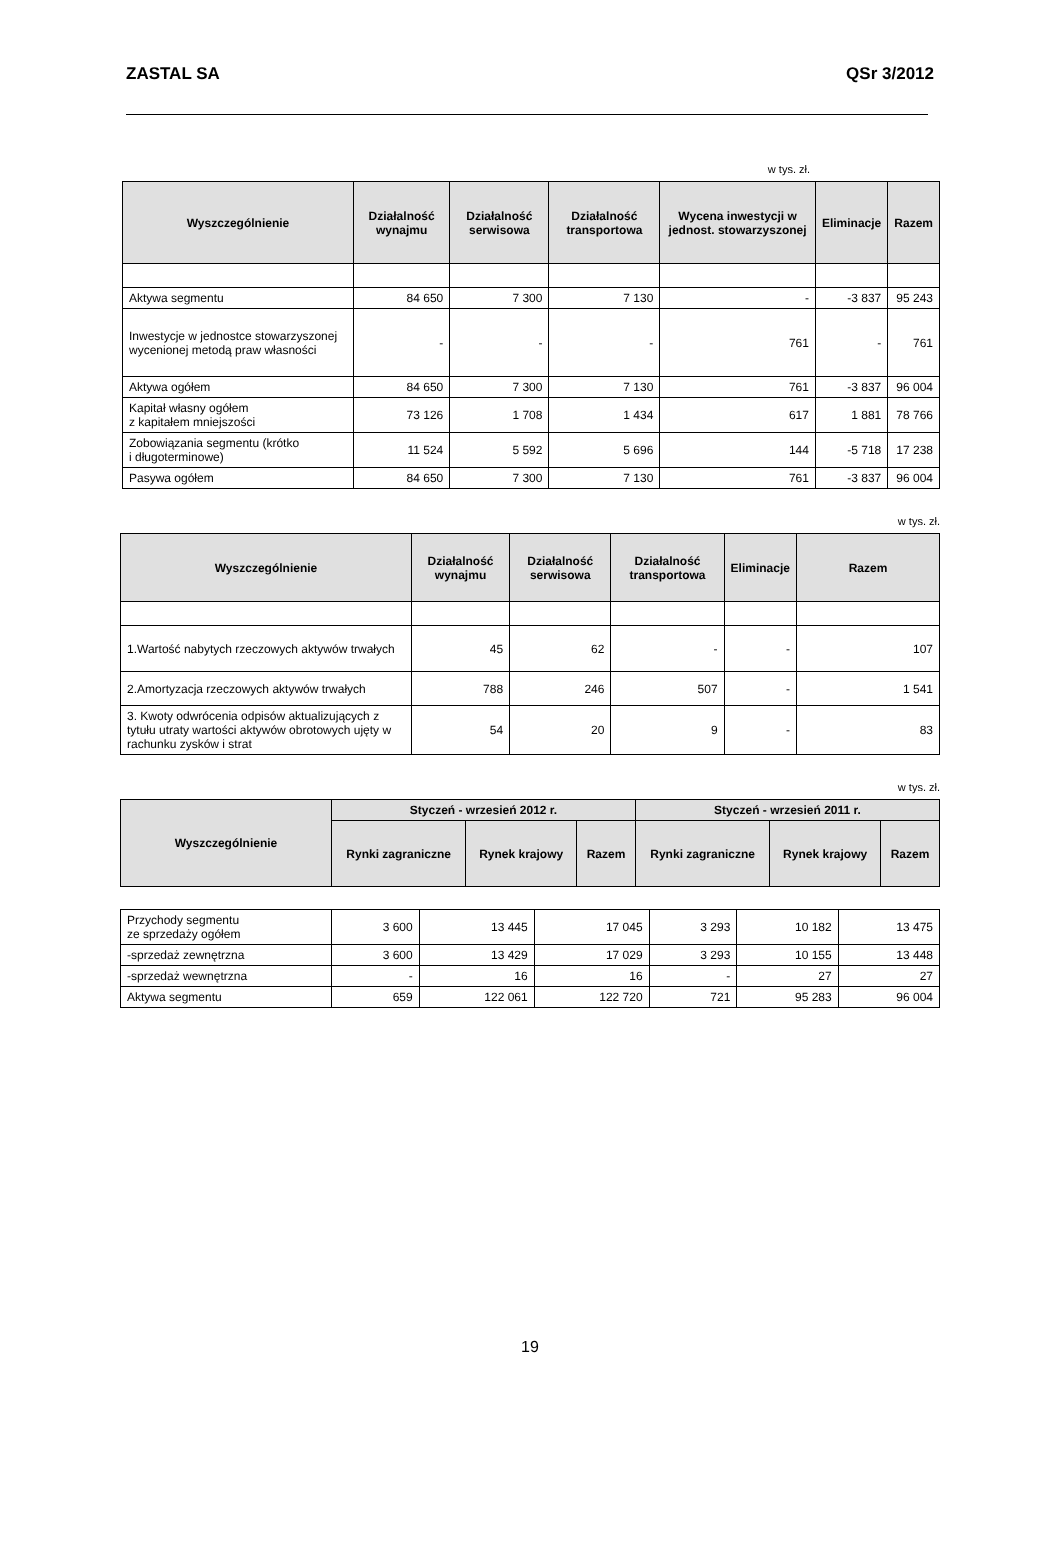ZASTAL SA QSr 3/2012
w tys. zł.
| Wyszczególnienie | Działalność wynajmu | Działalność serwisowa | Działalność transportowa | Wycena inwestycji w jednost. stowarzyszonej | Eliminacje | Razem |
| --- | --- | --- | --- | --- | --- | --- |
| Aktywa segmentu | 84 650 | 7 300 | 7 130 | - | -3 837 | 95 243 |
| Inwestycje w jednostce stowarzyszonej wycenionej metodą praw własności | - | - | - | 761 | - | 761 |
| Aktywa ogółem | 84 650 | 7 300 | 7 130 | 761 | -3 837 | 96 004 |
| Kapitał własny ogółem z kapitałem mniejszości | 73 126 | 1 708 | 1 434 | 617 | 1 881 | 78 766 |
| Zobowiązania segmentu (krótko i długoterminowe) | 11 524 | 5 592 | 5 696 | 144 | -5 718 | 17 238 |
| Pasywa ogółem | 84 650 | 7 300 | 7 130 | 761 | -3 837 | 96 004 |
w tys. zł.
| Wyszczególnienie | Działalność wynajmu | Działalność serwisowa | Działalność transportowa | Eliminacje | Razem |
| --- | --- | --- | --- | --- | --- |
| 1.Wartość nabytych rzeczowych aktywów trwałych | 45 | 62 | - | - | 107 |
| 2.Amortyzacja rzeczowych aktywów trwałych | 788 | 246 | 507 | - | 1 541 |
| 3. Kwoty odwrócenia odpisów aktualizujących z tytułu utraty wartości aktywów obrotowych ujęty w rachunku zysków i strat | 54 | 20 | 9 | - | 83 |
w tys. zł.
| Wyszczególnienie | Styczeń - wrzesień 2012 r. | | | Styczeń - wrzesień 2011 r. | | |
| --- | --- | --- | --- | --- | --- | --- |
| | Rynki zagraniczne | Rynek krajowy | Razem | Rynki zagraniczne | Rynek krajowy | Razem |
| Przychody segmentu ze sprzedaży ogółem | 3 600 | 13 445 | 17 045 | 3 293 | 10 182 | 13 475 |
| -sprzedaż zewnętrzna | 3 600 | 13 429 | 17 029 | 3 293 | 10 155 | 13 448 |
| -sprzedaż wewnętrzna | - | 16 | 16 | - | 27 | 27 |
| Aktywa segmentu | 659 | 122 061 | 122 720 | 721 | 95 283 | 96 004 |
19